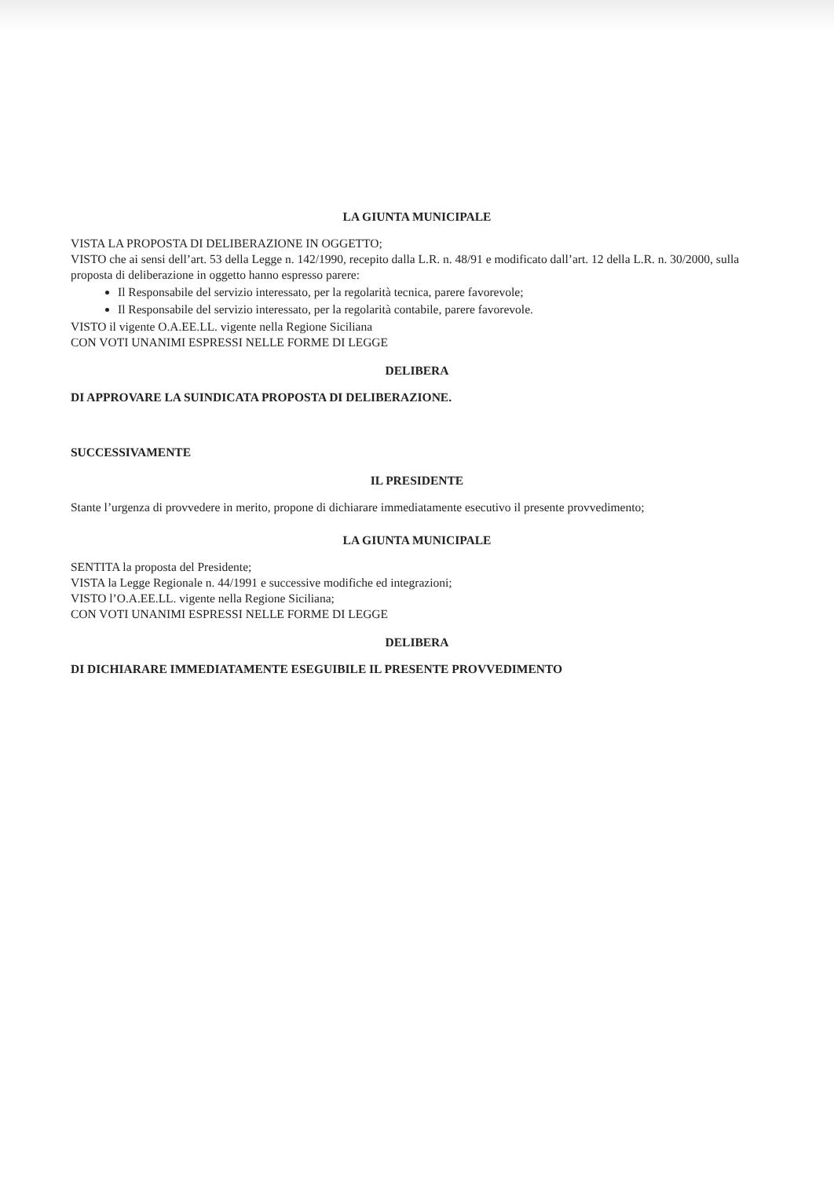LA GIUNTA MUNICIPALE
VISTA LA PROPOSTA DI DELIBERAZIONE IN OGGETTO;
VISTO che ai sensi dell’art. 53 della Legge n. 142/1990, recepito dalla L.R. n. 48/91 e modificato dall’art. 12 della L.R. n. 30/2000, sulla proposta di deliberazione in oggetto hanno espresso parere:
Il Responsabile del servizio interessato, per la regolarità tecnica, parere favorevole;
Il Responsabile del servizio interessato, per la regolarità contabile, parere favorevole.
VISTO il vigente O.A.EE.LL. vigente nella Regione Siciliana
CON VOTI UNANIMI ESPRESSI NELLE FORME DI LEGGE
DELIBERA
DI APPROVARE LA SUINDICATA PROPOSTA DI DELIBERAZIONE.
SUCCESSIVAMENTE
IL PRESIDENTE
Stante l’urgenza di provvedere in merito, propone di dichiarare immediatamente esecutivo il presente provvedimento;
LA GIUNTA MUNICIPALE
SENTITA la proposta del Presidente;
VISTA la Legge Regionale n. 44/1991 e successive modifiche ed integrazioni;
VISTO l’O.A.EE.LL. vigente nella Regione Siciliana;
CON VOTI UNANIMI ESPRESSI NELLE FORME DI LEGGE
DELIBERA
DI DICHIARARE IMMEDIATAMENTE ESEGUIBILE IL PRESENTE PROVVEDIMENTO